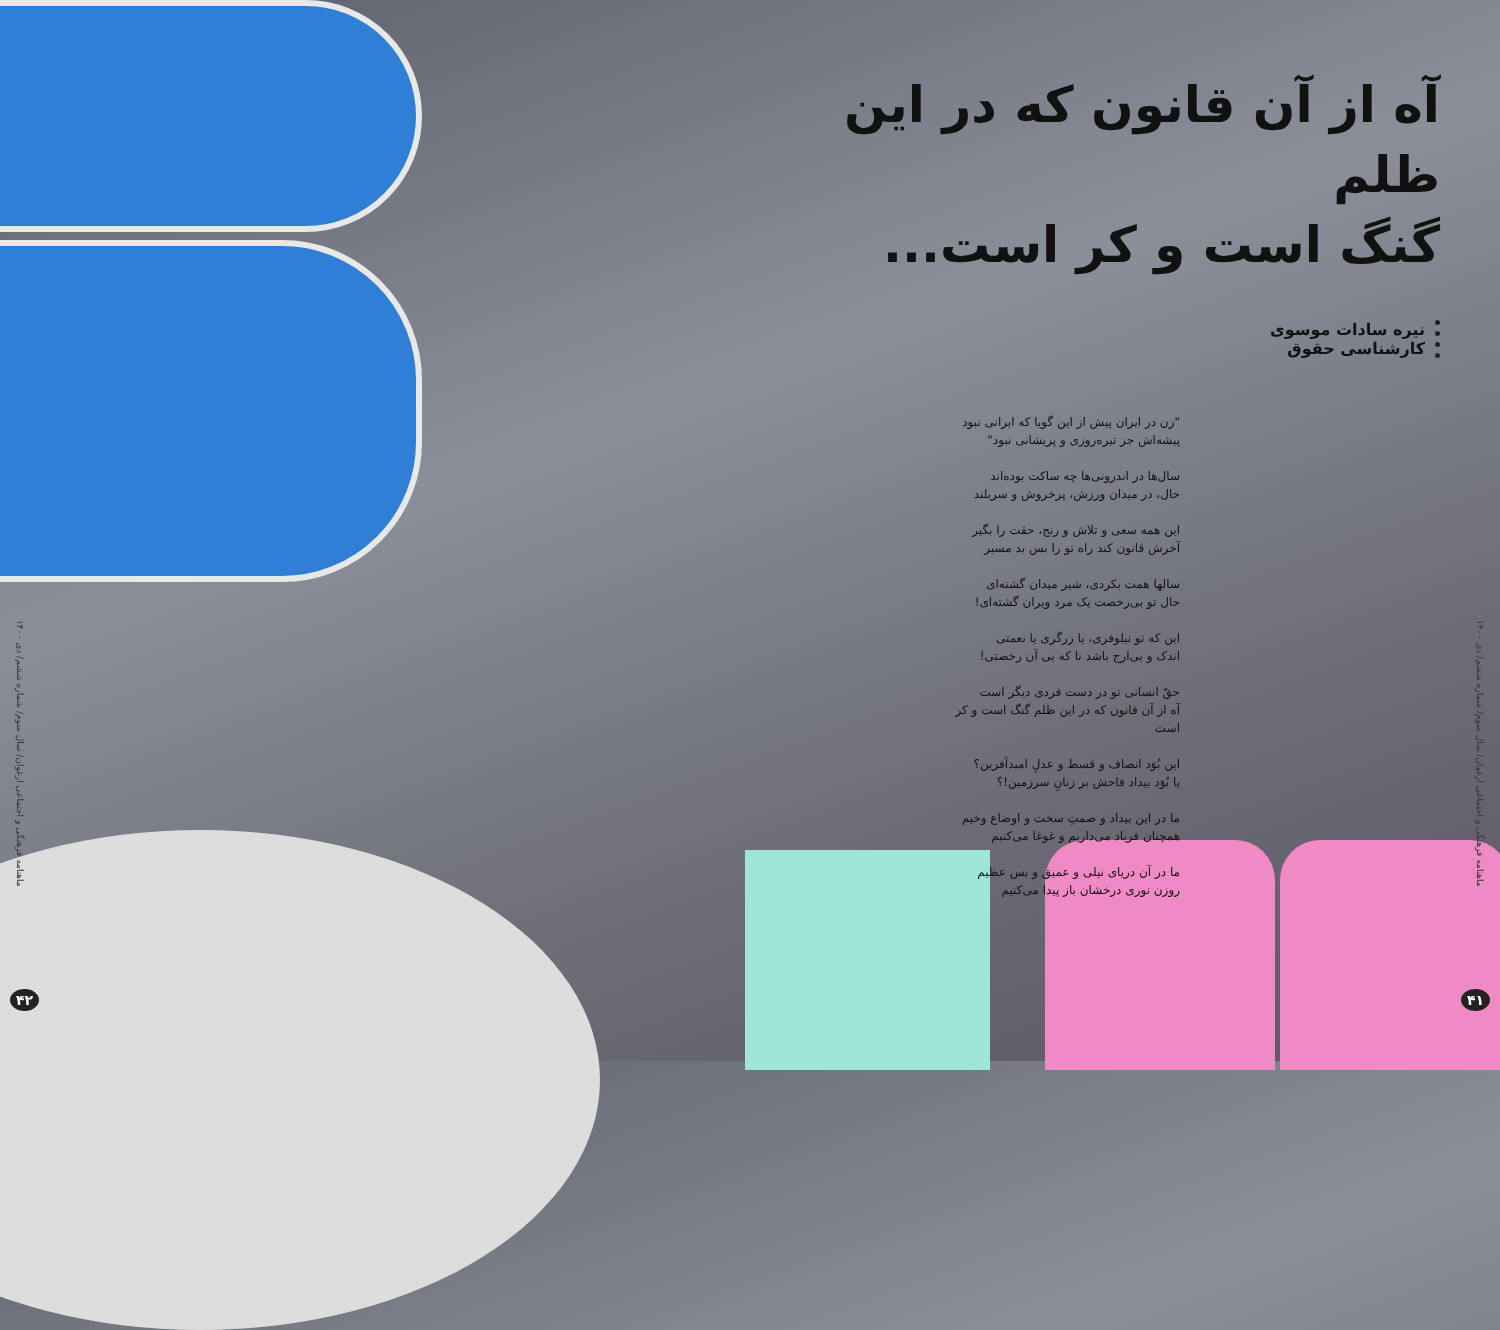آه از آن قانون که در این ظلم
گنگ است و کر است...
نیره سادات موسوی
کارشناسی حقوق
"زن در ایران پیش از این گویا که ایرانی نبود
پیشه‌اش جز تیره‌روزی و پریشانی نبود"
سال‌ها در اندرونی‌ها چه ساکت بوده‌اند
حال، در میدان ورزش، پرخروش و سربلند
این همه سعی و تلاش و رنج، حقت را بگیر
آخرش قانون کند راه تو را بس بد مسیر
سالها همت بکردی، شیر میدان گشته‌ای
حال تو بی‌رخصت یک مرد ویران گشته‌ای!
این که تو نیلوفری، یا زرگری یا نعمتی
اندک و بی‌ارج باشد تا که بی آن رخصتی!
حقّ انسانی تو در دست فردی دیگر است
آه از آن قانون که در این ظلم گنگ است و کر است
این بُوَد انصاف و قسط و عدلِ امیدآفرین؟
یا بُوَد بیداد فاحش بر زنانِ سرزمین!؟
ما در این بیداد و صمتِ سخت و اوضاع وخیم
همچنان فریاد می‌داریم و غوغا می‌کنیم
ما در آن دریای نیلی و عمیق و بس عظیم
روزن نوری درخشان باز پیدا می‌کنیم
ماهنامه فرهنگی و اجتماعی ارغوان/ سال سوم/ شماره ششم/ دی ۱۴۰۰
ماهنامه فرهنگی و اجتماعی ارغوان/ سال سوم/ شماره ششم/ دی ۱۴۰۰
۴۲ ۴۱